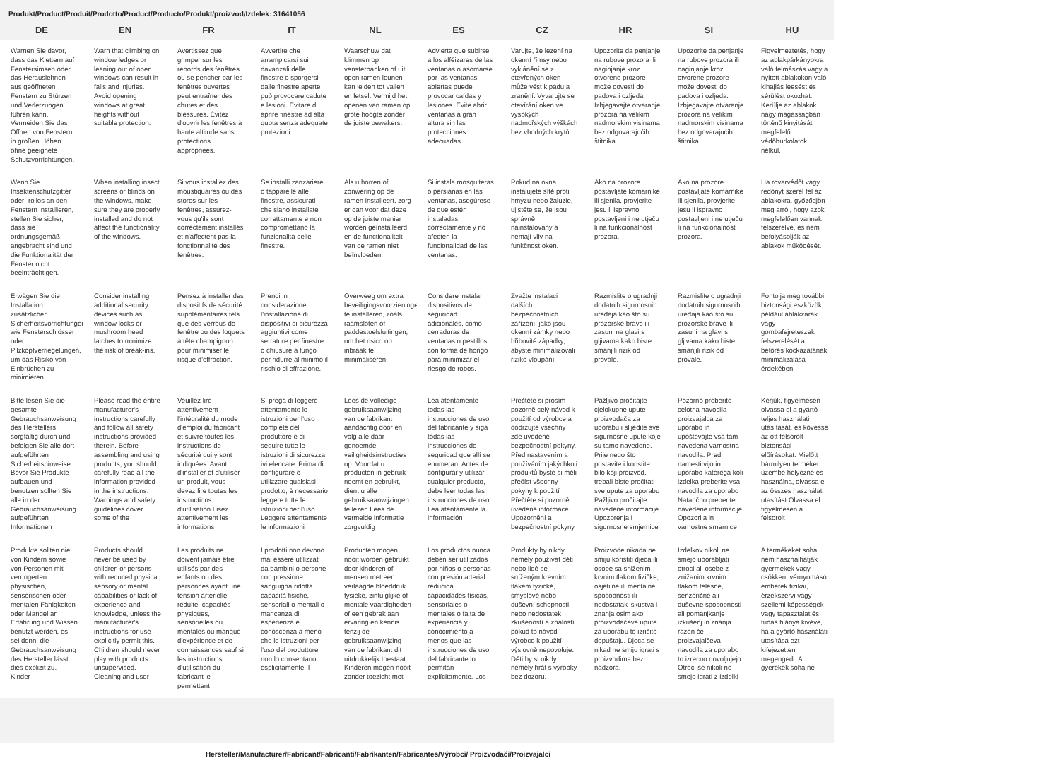Produkt/Product/Produit/Prodotto/Product/Producto/Produkt/proizvod/Izdelek: 31641056
| DE | EN | FR | IT | NL | ES | CZ | HR | SI | HU |
| --- | --- | --- | --- | --- | --- | --- | --- | --- | --- |
| Warnen Sie davor, dass das Klettern auf Fenstersimsen oder das Herauslehnen aus geöffneten Fenstern zu Stürzen und Verletzungen führen kann. Vermeiden Sie das Öffnen von Fenstern in großen Höhen ohne geeignete Schutzvorrichtungen. | Warn that climbing on window ledges or leaning out of open windows can result in falls and injuries. Avoid opening windows at great heights without suitable protection. | Avertissez que grimper sur les rebords des fenêtres ou se pencher par les fenêtres ouvertes peut entraîner des chutes et des blessures. Évitez d'ouvrir les fenêtres à haute altitude sans protections appropriées. | Avvertire che arrampicarsi sui davanzali delle finestre o sporgersi dalle finestre aperte può provocare cadute e lesioni. Evitare di aprire finestre ad alta quota senza adeguate protezioni. | Waarschuw dat klimmen op vensterbanken of uit open ramen leunen kan leiden tot vallen en letsel. Vermijd het openen van ramen op grote hoogte zonder de juiste bewakers. | Advierta que subirse a los alféizares de las ventanas o asomarse por las ventanas abiertas puede provocar caídas y lesiones. Evite abrir ventanas a gran altura sin las protecciones adecuadas. | Varujte, že lezení na okenní římsy nebo vyklánění se z otevřených oken může vést k pádu a zranění. Vyvarujte se otevírání oken ve vysokých nadmořských výškách bez vhodných krytů. | Upozorite da penjanje na rubove prozora ili naginjanje kroz otvorene prozore može dovesti do padova i ozljeda. Izbjegavajte otvaranje prozora na velikim nadmorskim visinama bez odgovarajućih štitnika. | Upozorite da penjanje na rubove prozora ili naginjanje kroz otvorene prozore može dovesti do padova i ozljeda. Izbjegavajte otvaranje prozora na velikim nadmorskim visinama bez odgovarajućih štitnika. | Figyelmeztetés, hogy az ablakpárkányokra való felmászás vagy a nyitott ablakokon való kihajlás leesést és sérülést okozhat. Kerülje az ablakok nagy magasságban történő kinyitását megfelelő védőburkolatok nélkül. |
| Wenn Sie Insektenschutzgitter oder -rollos an den Fenstern installieren, stellen Sie sicher, dass sie ordnungsgemäß angebracht sind und die Funktionalität der Fenster nicht beeinträchtigen. | When installing insect screens or blinds on the windows, make sure they are properly installed and do not affect the functionality of the windows. | Si vous installez des moustiquaires ou des stores sur les fenêtres, assurez-vous qu'ils sont correctement installés et n'affectent pas la fonctionnalité des fenêtres. | Se installi zanzariere o tapparelle alle finestre, assicurati che siano installate correttamente e non compromettano la funzionalità delle finestre. | Als u horren of zonwering op de ramen installeert, zorg er dan voor dat deze op de juiste manier worden geïnstalleerd en de functionaliteit van de ramen niet beïnvloeden. | Si instala mosquiteras o persianas en las ventanas, asegúrese de que estén instaladas correctamente y no afecten la funcionalidad de las ventanas. | Pokud na okna instalujete sítě proti hmyzu nebo žaluzie, ujistěte se, že jsou správně nainstalovány a nemají vliv na funkčnost oken. | Ako na prozore postavljate komarnike ili sjenila, provjerite jesu li ispravno postavljeni i ne utječu li na funkcionalnost prozora. | Ako na prozore postavljate komarnike ili sjenila, provjerite jesu li ispravno postavljeni i ne utječu li na funkcionalnost prozora. | Ha rovarvédőt vagy redőnyt szerel fel az ablakokra, győződjön meg arról, hogy azok megfelelően vannak felszerelve, és nem befolyásolják az ablakok működését. |
| Erwägen Sie die Installation zusätzlicher Sicherheitsvorrichtungen wie Fensterschlösser oder Pilzkopfverriegelungen, um das Risiko von Einbrüchen zu minimieren. | Consider installing additional security devices such as window locks or mushroom head latches to minimize the risk of break-ins. | Pensez à installer des dispositifs de sécurité supplémentaires tels que des verrous de fenêtre ou des loquets à tête champignon pour minimiser le risque d'effraction. | Prendi in considerazione l'installazione di dispositivi di sicurezza aggiuntivi come serrature per finestre o chiusure a fungo per ridurre al minimo il rischio di effrazione. | Overweeg om extra beveiligingsvoorzieningen te installeren, zoals raamsloten of paddestoelsluitingen, om het risico op inbraak te minimaliseren. | Considere instalar dispositivos de seguridad adicionales, como cerraduras de ventanas o pestillos con forma de hongo para minimizar el riesgo de robos. | Zvažte instalaci dalších bezpečnostních zařízení, jako jsou okenní zámky nebo hřibovité západky, abyste minimalizovali riziko vloupání. | Razmislite o ugradnji dodatnih sigurnosnih uređaja kao što su prozorske brave ili zasuni na glavi s gljivama kako biste smanjili rizik od provale. | Razmislite o ugradnji dodatnih sigurnosnih uređaja kao što su prozorske brave ili zasuni na glavi s gljivama kako biste smanjili rizik od provale. | Fontolja meg további biztonsági eszközök, például ablakzárak vagy gombafejreteszek felszerelését a betörés kockázatának minimalizálása érdekében. |
| Bitte lesen Sie die gesamte Gebrauchsanweisung des Herstellers sorgfältig durch und befolgen Sie alle dort aufgeführten Sicherheitshinweise. Bevor Sie Produkte aufbauen und benutzen sollten Sie alle in der Gebrauchsanweisung aufgeführten Informationen | Please read the entire manufacturer's instructions carefully and follow all safety instructions provided therein. Before assembling and using products, you should carefully read all the information provided in the instructions. Warnings and safety guidelines cover some of the | Veuillez lire attentivement l'intégralité du mode d'emploi du fabricant et suivre toutes les instructions de sécurité qui y sont indiquées. Avant d'installer et d'utiliser un produit, vous devez lire toutes les instructions d'utilisation Lisez attentivement les informations | Si prega di leggere attentamente le istruzioni per l'uso complete del produttore e di seguire tutte le istruzioni di sicurezza ivi elencate. Prima di configurare e utilizzare qualsiasi prodotto, è necessario leggere tutte le istruzioni per l'uso Leggere attentamente le informazioni | Lees de volledige gebruiksaanwijzing van de fabrikant aandachtig door en volg alle daar genoemde veiligheidsinstructies op. Voordat u producten in gebruik neemt en gebruikt, dient u alle gebruiksaanwijzingen te lezen Lees de vermelde informatie zorgvuldig | Lea atentamente todas las instrucciones de uso del fabricante y siga todas las instrucciones de seguridad que allí se enumeran. Antes de configurar y utilizar cualquier producto, debe leer todas las instrucciones de uso. Lea atentamente la información | Přečtěte si prosím pozorně celý návod k použití od výrobce a dodržujte všechny zde uvedené bezpečnostní pokyny. Před nastavením a používáním jakýchkoli produktů byste si měli přečíst všechny pokyny k použití Přečtěte si pozorně uvedené informace. Upozornění a bezpečnostní pokyny | Pažljivo pročitajte cjelokupne upute proizvođača za uporabu i slijedite sve sigurnosne upute koje su tamo navedene. Prije nego što postavite i koristite bilo koji proizvod, trebali biste pročitati sve upute za uporabu Pažljivo pročitajte navedene informacije. Upozorenja i sigurnosne smjernice | Pozorno preberite celotna navodila proizvajalca za uporabo in upoštevajte vsa tam navedena varnostna navodila. Pred namestitvijo in uporabo katerega koli izdelka preberite vsa navodila za uporabo Natančno preberite navedene informacije. Opozorila in varnostne smernice | Kérjük, figyelmesen olvassa el a gyártó teljes használati utasítását, és kövesse az ott felsorolt biztonsági előírásokat. Mielőtt bármilyen terméket üzembe helyezne és használna, olvassa el az összes használati utasítást Olvassa el figyelmesen a felsorolt |
| Produkte sollten nie von Kindern sowie von Personen mit verringerten physischen, sensorischen oder mentalen Fähigkeiten oder Mangel an Erfahrung und Wissen benutzt werden, es sei denn, die Gebrauchsanweisung des Hersteller lässt dies explizit zu. Kinder | Products should never be used by children or persons with reduced physical, sensory or mental capabilities or lack of experience and knowledge, unless the manufacturer's instructions for use explicitly permit this. Children should never play with products unsupervised. Cleaning and user | Les produits ne doivent jamais être utilisés par des enfants ou des personnes ayant une tension artérielle réduite. capacités physiques, sensorielles ou mentales ou manque d'expérience et de connaissances sauf si les instructions d'utilisation du fabricant le permettent | I prodotti non devono mai essere utilizzati da bambini o persone con pressione sanguigna ridotta capacità fisiche, sensoriali o mentali o mancanza di esperienza e conoscenza a meno che le istruzioni per l'uso del produttore non lo consentano esplicitamente. I | Producten mogen nooit worden gebruikt door kinderen of mensen met een verlaagde bloeddruk fysieke, zintuiglijke of mentale vaardigheden of een gebrek aan ervaring en kennis tenzij de gebruiksaanwijzing van de fabrikant dit uitdrukkelijk toestaat. Kinderen mogen nooit zonder toezicht met | Los productos nunca deben ser utilizados por niños o personas con presión arterial reducida. capacidades físicas, sensoriales o mentales o falta de experiencia y conocimiento a menos que las instrucciones de uso del fabricante lo permitan explícitamente. Los | Produkty by nikdy neměly používat děti nebo lidé se sníženým krevním tlakem fyzické, smyslové nebo duševní schopnosti nebo nedostatek zkušeností a znalostí pokud to návod výrobce k použití výslovně nepovoluje. Děti by si nikdy neměly hrát s výrobky bez dozoru. | Proizvode nikada ne smiju koristiti djeca ili osobe sa sniženim krvnim tlakom fizičke, osjetilne ili mentalne sposobnosti ili nedostatak iskustva i znanja osim ako proizvođačeve upute za uporabu to izričito dopuštaju. Djeca se nikad ne smiju igrati s proizvodima bez nadzora. | Izdelkov nikoli ne smejo uporabljati otroci ali osebe z znižanim krvnim tlakom telesne, senzorične ali duševne sposobnosti ali pomanjkanje izkušenj in znanja razen če proizvajalčeva navodila za uporabo to izrecno dovoljujejo. Otroci se nikoli ne smejo igrati z izdelki | A termékeket soha nem használhatják gyermekek vagy csökkent vérnyomású emberek fizikai, érzékszervi vagy szellemi képességek vagy tapasztalat és tudás hiánya kivéve, ha a gyártó használati utasítása ezt kifejezetten megengedi. A gyerekek soha ne |
Hersteller/Manufacturer/Fabricant/Fabricanti/Fabrikanten/Fabricantes/Výrobci/ Proizvođači/Proizvajalci